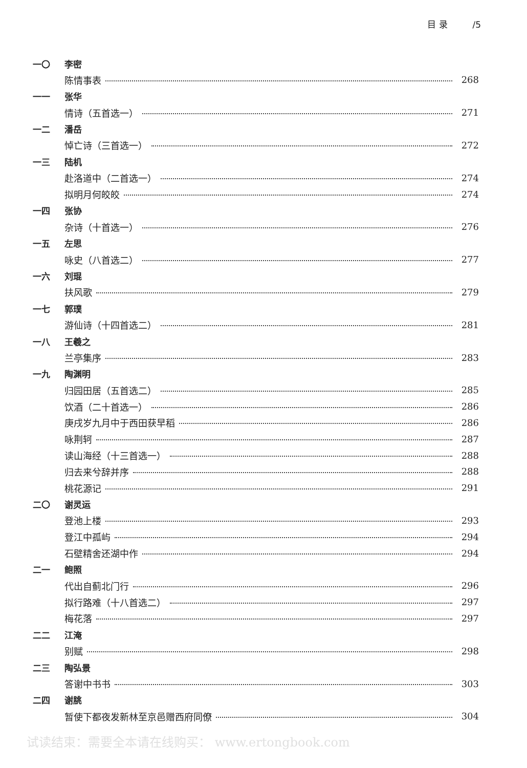目 录 /5
一〇 李密
陈情事表 268
一一 张华
情诗（五首选一） 271
一二 潘岳
悼亡诗（三首选一） 272
一三 陆机
赴洛道中（二首选一） 274
拟明月何皎皎 274
一四 张协
杂诗（十首选一） 276
一五 左思
咏史（八首选二） 277
一六 刘琨
扶风歌 279
一七 郭璞
游仙诗（十四首选二） 281
一八 王羲之
兰亭集序 283
一九 陶渊明
归园田居（五首选二） 285
饮酒（二十首选一） 286
庚戌岁九月中于西田获早稻 286
咏荆轲 287
读山海经（十三首选一） 288
归去来兮辞并序 288
桃花源记 291
二〇 谢灵运
登池上楼 293
登江中孤屿 294
石壁精舍还湖中作 294
二一 鲍照
代出自蓟北门行 296
拟行路难（十八首选二） 297
梅花落 297
二二 江淹
别赋 298
二三 陶弘景
答谢中书书 303
二四 谢朓
暂使下都夜发新林至京邑赠西府同僚 304
试读结束：需要全本请在线购买： www.ertongbook.com